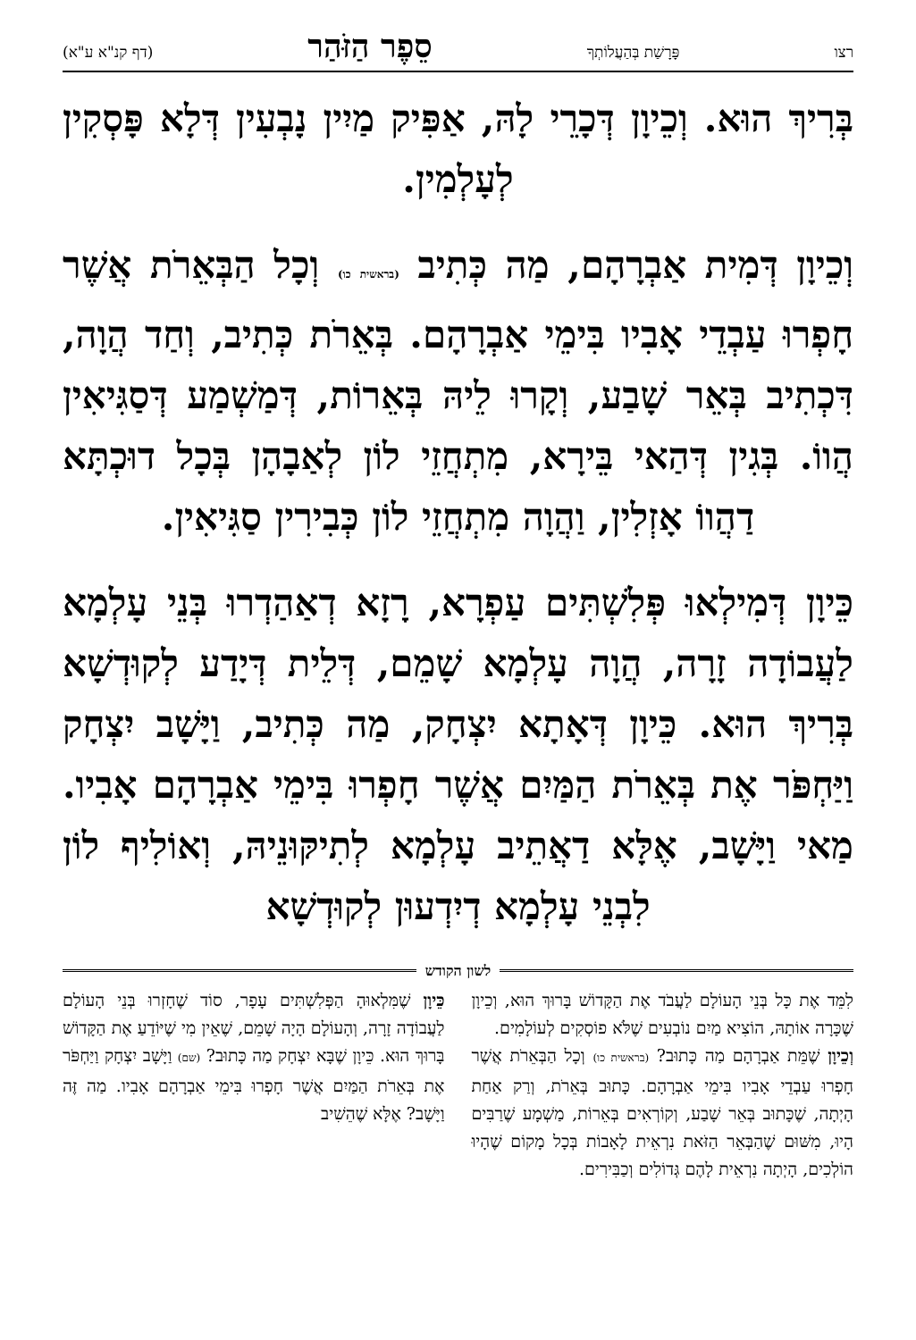רצו פָּרָשַׁת בְּהַעֲלוֹתְךָ סֵפֶר הַזֹּהַר (דף קנ"א ע"א)
בְּרִיךְ הוּא. וְכֵיוָן דְּכָרֵי לָהּ, אַפִּיק מַיִין נָבְעִין דְּלָא פָּסְקִין לְעָלְמִין.
וְכֵיוָן דְּמִית אַבְרָהָם, מַה כְּתִיב (בראשית כו) וְכָל הַבְּאֵרֹת אֲשֶׁר חָפְרוּ עַבְדֵי אָבִיו בִּימֵי אַבְרָהָם. בְּאֵרֹת כְּתִיב, וְחַד הֲוָה, דִּכְתִיב בְּאֵר שָׁבַע, וְקָרוּ לֵיהּ בְּאֵרוֹת, דְּמַשְׁמַע דְּסַגִּיאִין הֲווֹ. בְּגִין דְּהַאי בֵּירָא, מִתְחֲזֵי לוֹן לְאַבָהָן בְּכָל דוּכְתָּא דַהֲווֹ אָזְלִין, וַהֲוָה מִתְחֲזֵי לוֹן כְּבִירִין סַגִּיאִין.
כֵּיוָן דְּמִילְאוּ פְּלִשְׁתִּים עַפְרָא, רָזָא דְאַהַדְרוּ בְּנֵי עָלְמָא לַעֲבוֹדָה זָרָה, הֲוָה עָלְמָא שָׁמֵם, דְּלֵית דְּיָדַע לְקוּדְשָׁא בְּרִיךְ הוּא. כֵּיוָן דְּאָתָא יִצְחָק, מַה כְּתִיב, וַיָּשָׁב יִצְחָק וַיַּחְפֹּר אֶת בְּאֵרֹת הַמַּיִם אֲשֶׁר חָפְרוּ בִּימֵי אַבְרָהָם אָבִיו. מַאי וַיָּשָׁב, אֶלָּא דַאֲתֵיב עָלְמָא לְתִיקּוּנֵיהּ, וְאוֹלִיף לוֹן לִבְנֵי עָלְמָא דְיִדְעוּן לְקוּדְשָׁא
לשון הקודש
לִמֵּד אֶת כָּל בְּנֵי הָעוֹלָם לַעֲבֹד אֶת הַקָּדוֹשׁ בָּרוּךְ הוּא, וְכֵיוָן שֶׁכָּרָה אוֹתָהּ, הוֹצִיא מַיִם נוֹבְעִים שֶׁלֹּא פוֹסְקִים לְעוֹלָמִים.
וְכֵיוָן שֶׁמֵּת אַבְרָהָם מַה כָּתוּב? (בראשית כו) וְכָל הַבְּאֵרֹת אֲשֶׁר חָפְרוּ עַבְדֵי אָבִיו בִּימֵי אַבְרָהָם. כָּתוּב בְּאֵרֹת, וְרַק אַחַת הָיְתָה, שֶׁכָּתוּב בְּאֵר שָׁבַע, וְקוֹרְאִים בְּאֵרוֹת, מַשְׁמָע שֶׁרַבִּים הָיוּ, מִשּׁוּם שֶׁהַבְּאֵר הַזֹּאת נִרְאֵית לָאָבוֹת בְּכָל מָקוֹם שֶׁהָיוּ הוֹלְכִים, הָיְתָה נִרְאֵית לָהֶם גְּדוֹלִים וְכַבִּירִים.
כֵּיוָן שֶׁמִּלְאוּהָ הַפְּלִשְׁתִּים עָפָר, סוֹד שֶׁחָזְרוּ בְּנֵי הָעוֹלָם לַעֲבוֹדָה זָרָה, וְהָעוֹלָם הָיָה שָׁמֵם, שֶׁאֵין מִי שֶׁיּוֹדֵעַ אֶת הַקָּדוֹשׁ בָּרוּךְ הוּא. כֵּיוָן שֶׁבָּא יִצְחָק מַה כָּתוּב? (שם) וַיָּשָׁב יִצְחָק וַיַּחְפֹּר אֶת בְּאֵרֹת הַמַּיִם אֲשֶׁר חָפְרוּ בִּימֵי אַבְרָהָם אָבִיו. מַה זֶּה וַיָּשָׁב? אֶלָּא שֶׁהֵשִׁיב